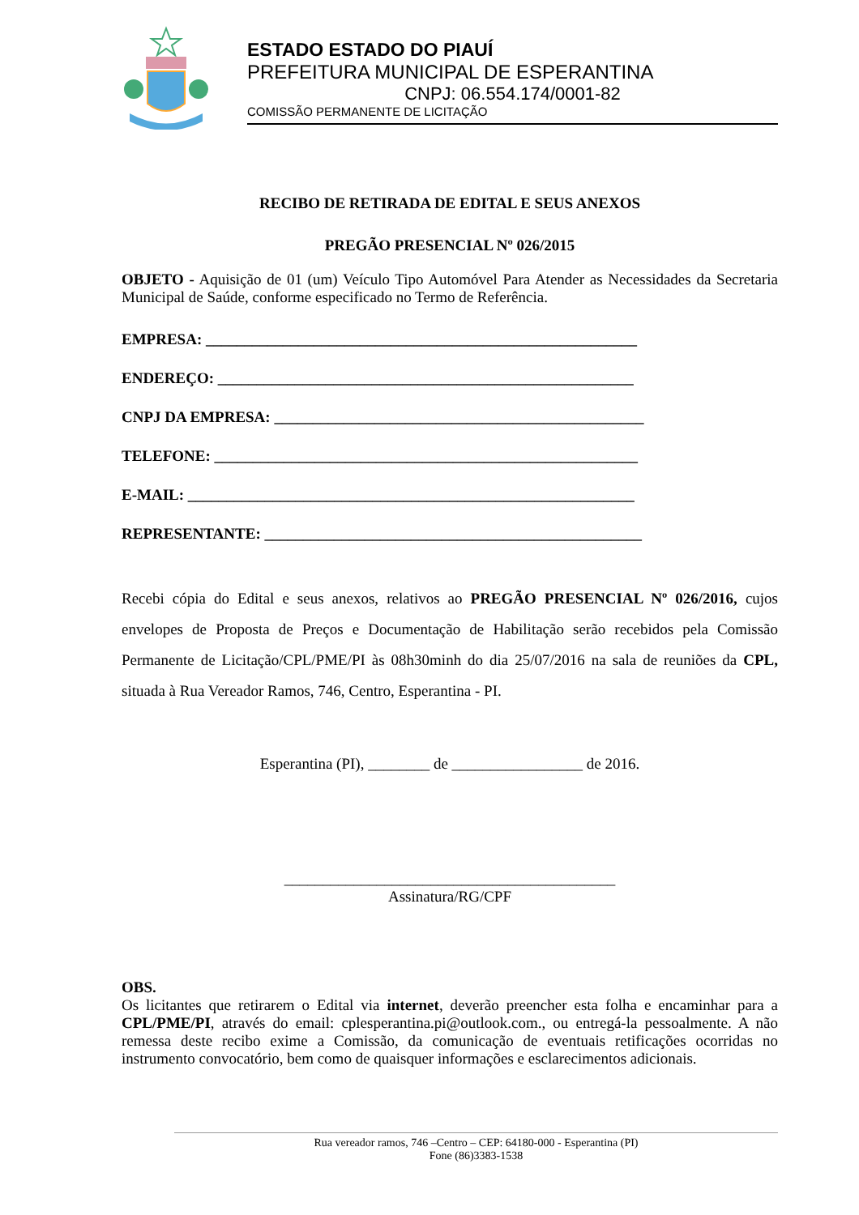ESTADO ESTADO DO PIAUÍ
PREFEITURA MUNICIPAL DE ESPERANTINA
CNPJ: 06.554.174/0001-82
COMISSÃO PERMANENTE DE LICITAÇÃO
RECIBO DE RETIRADA DE EDITAL E SEUS ANEXOS
PREGÃO PRESENCIAL Nº 026/2015
OBJETO - Aquisição de 01 (um) Veículo Tipo Automóvel Para Atender as Necessidades da Secretaria Municipal de Saúde, conforme especificado no Termo de Referência.
EMPRESA: ________________________________________________________
ENDEREÇO: ______________________________________________________
CNPJ DA EMPRESA: ________________________________________________
TELEFONE: _______________________________________________________
E-MAIL: __________________________________________________________
REPRESENTANTE: _________________________________________________
Recebi cópia do Edital e seus anexos, relativos ao PREGÃO PRESENCIAL Nº 026/2016, cujos envelopes de Proposta de Preços e Documentação de Habilitação serão recebidos pela Comissão Permanente de Licitação/CPL/PME/PI às 08h30minh do dia 25/07/2016 na sala de reuniões da CPL, situada à Rua Vereador Ramos, 746, Centro, Esperantina - PI.
Esperantina (PI), ________ de _________________ de 2016.
___________________________________________
Assinatura/RG/CPF
OBS.
Os licitantes que retirarem o Edital via internet, deverão preencher esta folha e encaminhar para a CPL/PME/PI, através do email: cplesperantina.pi@outlook.com., ou entregá-la pessoalmente. A não remessa deste recibo exime a Comissão, da comunicação de eventuais retificações ocorridas no instrumento convocatório, bem como de quaisquer informações e esclarecimentos adicionais.
Rua vereador ramos, 746 –Centro – CEP: 64180-000 - Esperantina (PI)
Fone (86)3383-1538